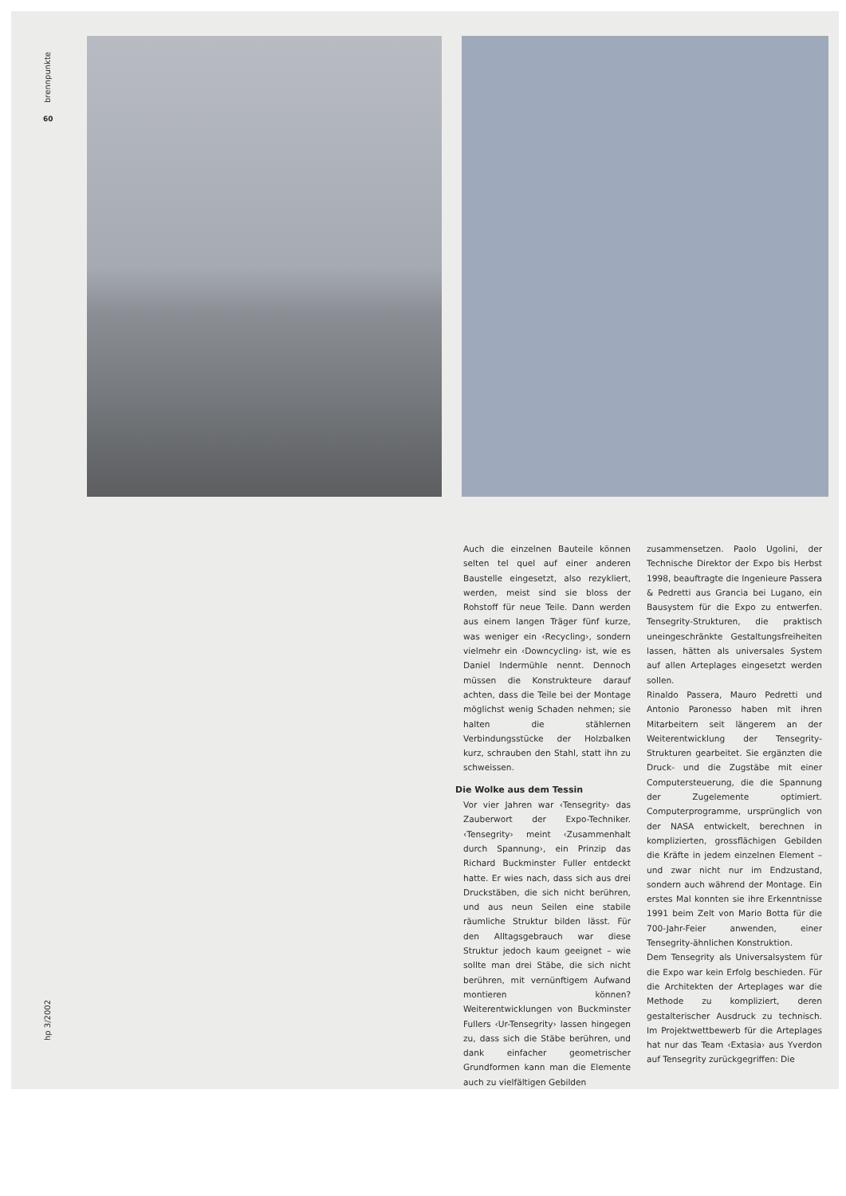brennpunkte
60
Auch die einzelnen Bauteile können selten tel quel auf einer anderen Baustelle eingesetzt, also rezykliert, werden, meist sind sie bloss der Rohstoff für neue Teile. Dann werden aus einem langen Träger fünf kurze, was weniger ein ‹Recycling›, sondern vielmehr ein ‹Downcycling› ist, wie es Daniel Indermühle nennt. Dennoch müssen die Konstrukteure darauf achten, dass die Teile bei der Montage möglichst wenig Schaden nehmen; sie halten die stählernen Verbindungsstücke der Holzbalken kurz, schrauben den Stahl, statt ihn zu schweissen.
Die Wolke aus dem Tessin
Vor vier Jahren war ‹Tensegrity› das Zauberwort der Expo-Techniker. ‹Tensegrity› meint ‹Zusammenhalt durch Spannung›, ein Prinzip das Richard Buckminster Fuller entdeckt hatte. Er wies nach, dass sich aus drei Druckstäben, die sich nicht berühren, und aus neun Seilen eine stabile räumliche Struktur bilden lässt. Für den Alltagsgebrauch war diese Struktur jedoch kaum geeignet – wie sollte man drei Stäbe, die sich nicht berühren, mit vernünftigem Aufwand montieren können? Weiterentwicklungen von Buckminster Fullers ‹Ur-Tensegrity› lassen hingegen zu, dass sich die Stäbe berühren, und dank einfacher geometrischer Grundformen kann man die Elemente auch zu vielfältigen Gebilden
zusammensetzen. Paolo Ugolini, der Technische Direktor der Expo bis Herbst 1998, beauftragte die Ingenieure Passera & Pedretti aus Grancia bei Lugano, ein Bausystem für die Expo zu entwerfen. Tensegrity-Strukturen, die praktisch uneingeschränkte Gestaltungsfreiheiten lassen, hätten als universales System auf allen Arteplages eingesetzt werden sollen.
Rinaldo Passera, Mauro Pedretti und Antonio Paronesso haben mit ihren Mitarbeitern seit längerem an der Weiterentwicklung der Tensegrity-Strukturen gearbeitet. Sie ergänzten die Druck- und die Zugstäbe mit einer Computersteuerung, die die Spannung der Zugelemente optimiert. Computerprogramme, ursprünglich von der NASA entwickelt, berechnen in komplizierten, grossflächigen Gebilden die Kräfte in jedem einzelnen Element – und zwar nicht nur im Endzustand, sondern auch während der Montage. Ein erstes Mal konnten sie ihre Erkenntnisse 1991 beim Zelt von Mario Botta für die 700-Jahr-Feier anwenden, einer Tensegrity-ähnlichen Konstruktion.
Dem Tensegrity als Universalsystem für die Expo war kein Erfolg beschieden. Für die Architekten der Arteplages war die Methode zu kompliziert, deren gestalterischer Ausdruck zu technisch. Im Projektwettbewerb für die Arteplages hat nur das Team ‹Extasia› aus Yverdon auf Tensegrity zurückgegriffen: Die
hp 3/2002